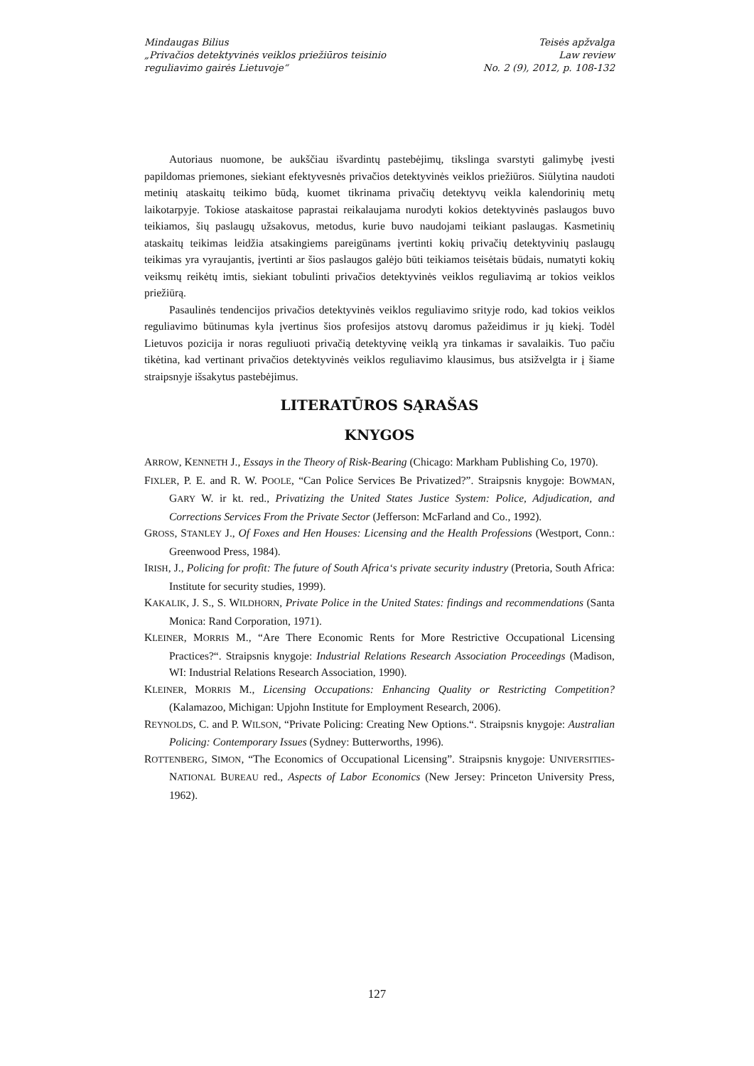Mindaugas Bilius
„Privačios detektyvinės veiklos priežiūros teisinio
reguliavimo gairės Lietuvoje“
Teisės apžvalga
Law review
No. 2 (9), 2012, p. 108-132
Autoriaus nuomone, be aukščiau išvardintų pastebėjimų, tikslinga svarstyti galimybę įvesti papildomas priemones, siekiant efektyvesnės privačios detektyvinės veiklos priežiūros. Siūlytina naudoti metinių ataskaitų teikimo būdą, kuomet tikrinama privačių detektyvų veikla kalendorinių metų laikotarpyje. Tokiose ataskaitose paprastai reikalaujama nurodyti kokios detektyvinės paslaugos buvo teikiamos, šių paslaugų užsakovus, metodus, kurie buvo naudojami teikiant paslaugas. Kasmetinių ataskaitų teikimas leidžia atsakingiems pareigūnams įvertinti kokių privačių detektyvinių paslaugų teikimas yra vyraujantis, įvertinti ar šios paslaugos galėjo būti teikiamos teisėtais būdais, numatyti kokių veiksmų reikėtų imtis, siekiant tobulinti privačios detektyvinės veiklos reguliavimą ar tokios veiklos priežiūrą.
Pasaulinės tendencijos privačios detektyvinės veiklos reguliavimo srityje rodo, kad tokios veiklos reguliavimo būtinumas kyla įvertinus šios profesijos atstovų daromus pažeidimus ir jų kiekį. Todėl Lietuvos pozicija ir noras reguliuoti privačią detektyvinę veiklą yra tinkamas ir savalaikis. Tuo pačiu tikėtina, kad vertinant privačios detektyvinės veiklos reguliavimo klausimus, bus atsižvelgta ir į šiame straipsnyje išsakytus pastebėjimus.
LITERATŪROS SĄRAŠAS
KNYGOS
ARROW, KENNETH J., Essays in the Theory of Risk-Bearing (Chicago: Markham Publishing Co, 1970).
FIXLER, P. E. and R. W. POOLE, “Can Police Services Be Privatized?”. Straipsnis knygoje: BOWMAN, GARY W. ir kt. red., Privatizing the United States Justice System: Police, Adjudication, and Corrections Services From the Private Sector (Jefferson: McFarland and Co., 1992).
GROSS, STANLEY J., Of Foxes and Hen Houses: Licensing and the Health Professions (Westport, Conn.: Greenwood Press, 1984).
IRISH, J., Policing for profit: The future of South Africa‘s private security industry (Pretoria, South Africa: Institute for security studies, 1999).
KAKALIK, J. S., S. WILDHORN, Private Police in the United States: findings and recommendations (Santa Monica: Rand Corporation, 1971).
KLEINER, MORRIS M., “Are There Economic Rents for More Restrictive Occupational Licensing Practices?“. Straipsnis knygoje: Industrial Relations Research Association Proceedings (Madison, WI: Industrial Relations Research Association, 1990).
KLEINER, MORRIS M., Licensing Occupations: Enhancing Quality or Restricting Competition? (Kalamazoo, Michigan: Upjohn Institute for Employment Research, 2006).
REYNOLDS, C. and P. WILSON, “Private Policing: Creating New Options.“. Straipsnis knygoje: Australian Policing: Contemporary Issues (Sydney: Butterworths, 1996).
ROTTENBERG, SIMON, “The Economics of Occupational Licensing”. Straipsnis knygoje: UNIVERSITIES-NATIONAL BUREAU red., Aspects of Labor Economics (New Jersey: Princeton University Press, 1962).
127